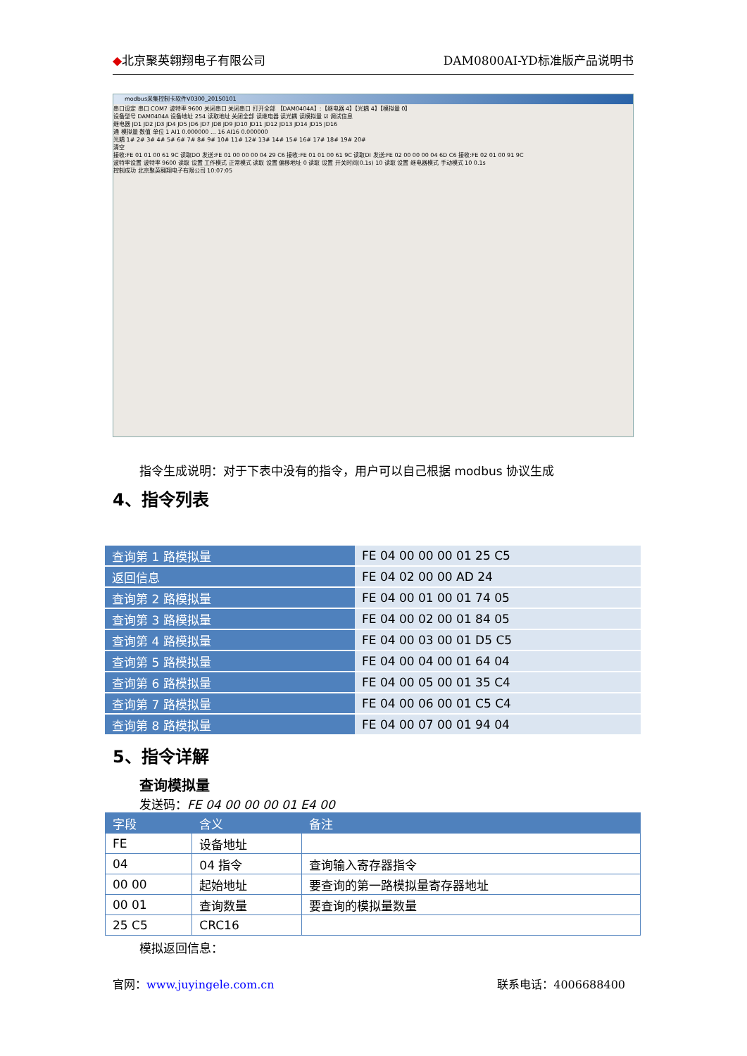◆北京聚英翱翔电子有限公司 DAM0800AI-YD标准版产品说明书
modbus采集控制卡软件V0300_20150101
串口设定 串口 COM7 波特率 9600 关闭串口 关闭串口 打开全部 【DAM0404A】:【继电器 4】【光耦 4】【模拟量 0】
设备型号 DAM0404A 设备地址 254 读取地址 关闭全部 读继电器 读光耦 读模拟量 ☑ 调试信息
继电器 JD1 JD2 JD3 JD4 JD5 JD6 JD7 JD8 JD9 JD10 JD11 JD12 JD13 JD14 JD15 JD16
通 模拟量 数值 单位 1 AI1 0.000000 ... 16 AI16 0.000000
光耦 1# 2# 3# 4# 5# 6# 7# 8# 9# 10# 11# 12# 13# 14# 15# 16# 17# 18# 19# 20#
清空
接收:FE 01 01 00 61 9C 读取DO 发送:FE 01 00 00 00 04 29 C6 接收:FE 01 01 00 61 9C 读取DI 发送:FE 02 00 00 00 04 6D C6 接收:FE 02 01 00 91 9C
波特率设置 波特率 9600 读取 设置 工作模式 正常模式 读取 设置 偏移地址 0 读取 设置 开关时间(0.1s) 10 读取 设置 继电器模式 手动模式 10 0.1s
控制成功 北京聚英翱翔电子有限公司 10:07:05
指令生成说明：对于下表中没有的指令，用户可以自己根据 modbus 协议生成
4、指令列表
| 查询第 1 路模拟量 | FE 04 00 00 00 01 25 C5 |
| 返回信息 | FE 04 02 00 00 AD 24 |
| 查询第 2 路模拟量 | FE 04 00 01 00 01 74 05 |
| 查询第 3 路模拟量 | FE 04 00 02 00 01 84 05 |
| 查询第 4 路模拟量 | FE 04 00 03 00 01 D5 C5 |
| 查询第 5 路模拟量 | FE 04 00 04 00 01 64 04 |
| 查询第 6 路模拟量 | FE 04 00 05 00 01 35 C4 |
| 查询第 7 路模拟量 | FE 04 00 06 00 01 C5 C4 |
| 查询第 8 路模拟量 | FE 04 00 07 00 01 94 04 |
5、指令详解
查询模拟量
发送码：FE 04 00 00 00 01 E4 00
| 字段 | 含义 | 备注 |
| --- | --- | --- |
| FE | 设备地址 | |
| 04 | 04 指令 | 查询输入寄存器指令 |
| 00 00 | 起始地址 | 要查询的第一路模拟量寄存器地址 |
| 00 01 | 查询数量 | 要查询的模拟量数量 |
| 25 C5 | CRC16 | |
模拟返回信息：
官网：www.juyingele.com.cn 联系电话：4006688400